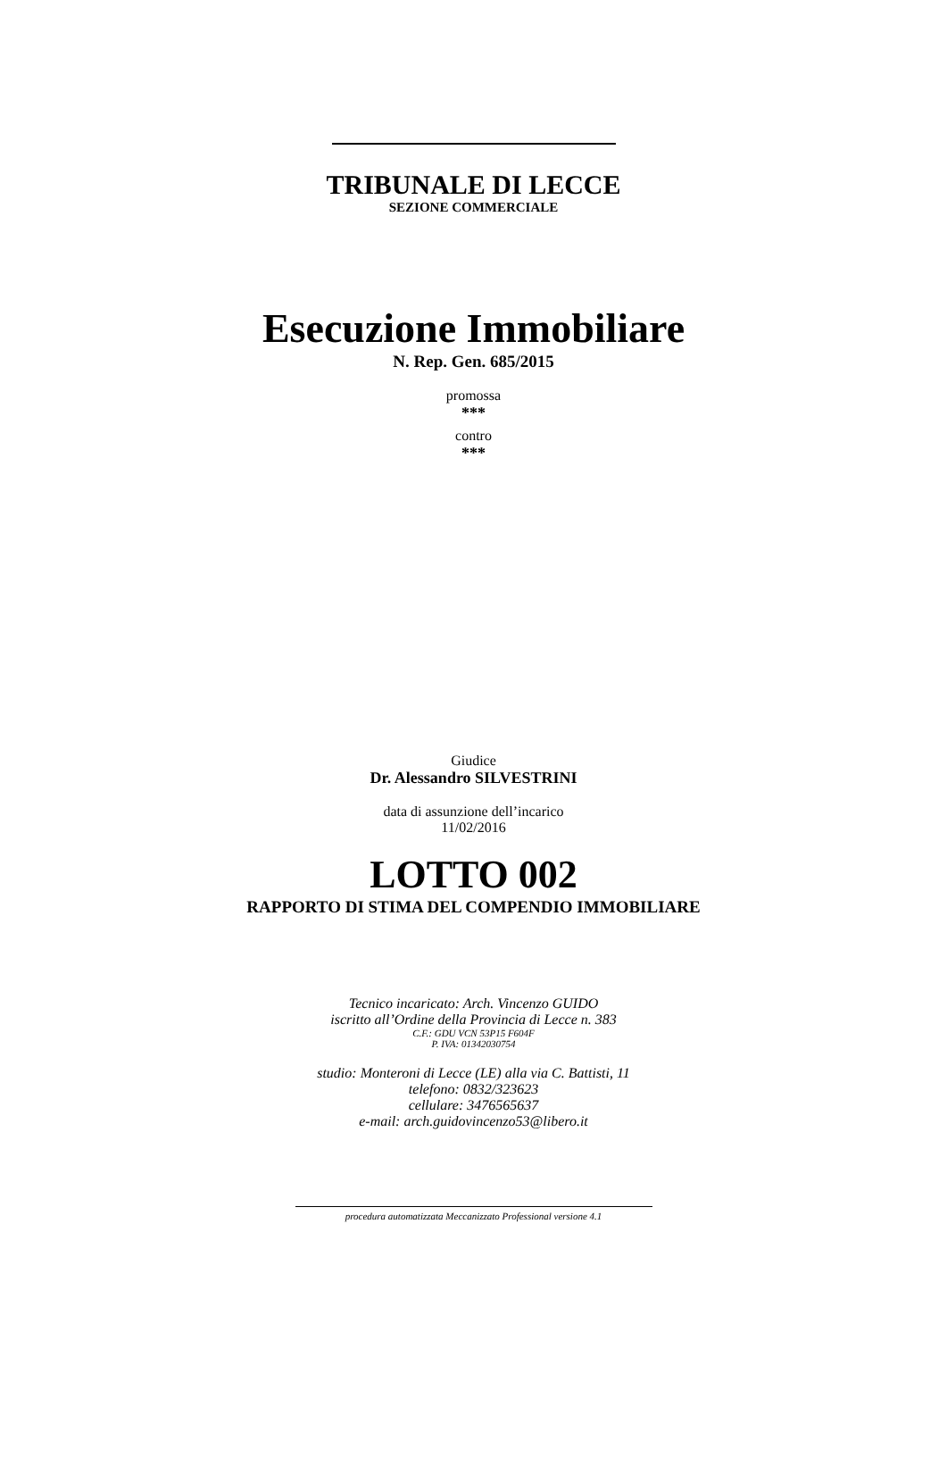TRIBUNALE DI LECCE
SEZIONE COMMERCIALE
Esecuzione Immobiliare
N. Rep. Gen. 685/2015
promossa
***
contro
***
Giudice
Dr. Alessandro SILVESTRINI
data di assunzione dell’incarico
11/02/2016
LOTTO 002
RAPPORTO DI STIMA DEL COMPENDIO IMMOBILIARE
Tecnico incaricato: Arch. Vincenzo GUIDO
iscritto all’Ordine della Provincia di Lecce n. 383
C.F.: GDU VCN 53P15 F604F
P. IVA: 01342030754
studio: Monteroni di Lecce (LE) alla via C. Battisti, 11
telefono: 0832/323623
cellulare: 3476565637
e-mail: arch.guidovincenzo53@libero.it
procedura automatizzata Meccanizzato Professional versione 4.1